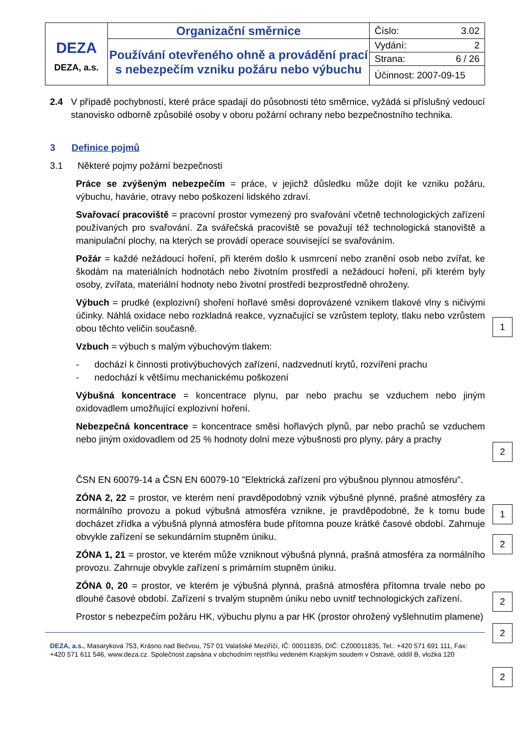| DEZA DEZA, a.s. | Organizační směrnice | Číslo: 3.02 |
| | Používání otevřeného ohně a provádění prací s nebezpečím vzniku požáru nebo výbuchu | Vydání: 2 |
| | | Strana: 6 / 26 |
| | | Účinnost: 2007-09-15 |
2.4 V případě pochybností, které práce spadají do působnosti této směrnice, vyžádá si příslušný vedoucí stanovisko odborně způsobilé osoby v oboru požární ochrany nebo bezpečnostního technika.
3 Definice pojmů
3.1 Některé pojmy požární bezpečnosti
Práce se zvýšeným nebezpečím = práce, v jejichž důsledku může dojít ke vzniku požáru, výbuchu, havárie, otravy nebo poškození lidského zdraví.
Svařovací pracoviště = pracovní prostor vymezený pro svařování včetně technologických zařízení používaných pro svařování. Za svářečská pracoviště se považují též technologická stanoviště a manipulační plochy, na kterých se provádí operace související se svařováním.
Požár = každé nežádoucí hoření, při kterém došlo k usmrcení nebo zranění osob nebo zvířat, ke škodám na materiálních hodnotách nebo životním prostředí a nežádoucí hoření, při kterém byly osoby, zvířata, materiální hodnoty nebo životní prostředí bezprostředně ohroženy.
1
Výbuch = prudké (explozivní) shoření hořlavé směsi doprovázené vznikem tlakové vlny s ničivými účinky. Náhlá oxidace nebo rozkladná reakce, vyznačující se vzrůstem teploty, tlaku nebo vzrůstem obou těchto veličin současně.
Vzbuch = výbuch s malým výbuchovým tlakem:
- dochází k činnosti protivýbuchových zařízení, nadzvednutí krytů, rozvíření prachu
- nedochází k většímu mechanickému poškození
Výbušná koncentrace = koncentrace plynu, par nebo prachu se vzduchem nebo jiným oxidovadlem umožňující explozivní hoření.
2
Nebezpečná koncentrace = koncentrace směsi hořlavých plynů, par nebo prachů se vzduchem nebo jiným oxidovadlem od 25 % hodnoty dolní meze výbušnosti pro plyny, páry a prachy
1
ČSN EN 60079-14 a ČSN EN 60079-10 "Elektrická zařízení pro výbušnou plynnou atmosféru".
2
ZÓNA 2, 22 = prostor, ve kterém není pravděpodobný vznik výbušné plynné, prašné atmosféry za normálního provozu a pokud výbušná atmosféra vznikne, je pravděpodobné, že k tomu bude docházet zřídka a výbušná plynná atmosféra bude přítomna pouze krátké časové období. Zahrnuje obvykle zařízení se sekundárním stupněm úniku.
2
ZÓNA 1, 21 = prostor, ve kterém může vzniknout výbušná plynná, prašná atmosféra za normálního provozu. Zahrnuje obvykle zařízení s primárním stupněm úniku.
2
ZÓNA 0, 20 = prostor, ve kterém je výbušná plynná, prašná atmosféra přítomna trvale nebo po dlouhé časové období. Zařízení s trvalým stupněm úniku nebo uvnitř technologických zařízení.
2
Prostor s nebezpečím požáru HK, výbuchu plynu a par HK (prostor ohrožený vyšlehnutím plamene)
DEZA, a.s., Masarykova 753, Krásno nad Bečvou, 757 01 Valašské Meziříčí, IČ: 00011835, DIČ: CZ00011835, Tel.: +420 571 691 111, Fax: +420 571 611 546, www.deza.cz. Společnost zapsána v obchodním rejstříku vedeném Krajským soudem v Ostravě, oddíl B, vložka 120